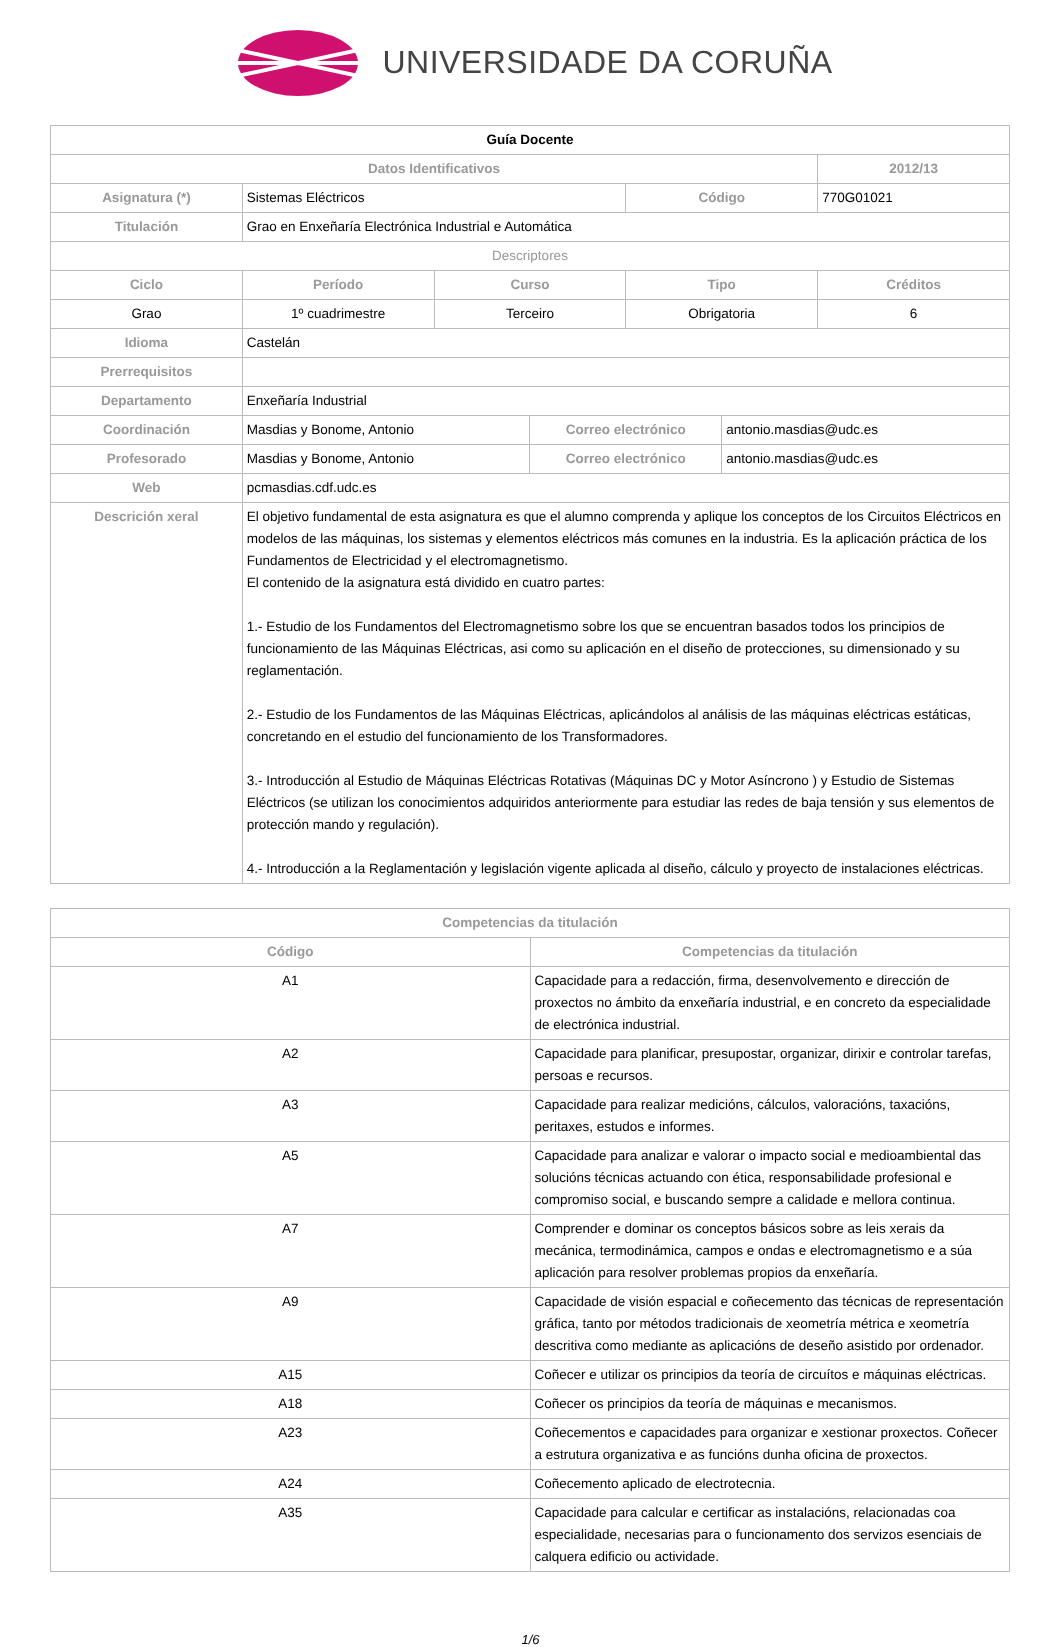UNIVERSIDADE DA CORUÑA
| Guía Docente | | | | | | |
| Datos Identificativos | | | | | | 2012/13 |
| Asignatura (*) | Sistemas Eléctricos | | | Código | | 770G01021 |
| Titulación | Grao en Enxeñaría Electrónica Industrial e Automática | | | | | |
| Descriptores | | | | | | |
| Ciclo | Período | Curso | | Tipo | | Créditos |
| Grao | 1º cuadrimestre | Terceiro | | Obrigatoria | | 6 |
| Idioma | Castelán | | | | | |
| Prerrequisitos | | | | | | |
| Departamento | Enxeñaría Industrial | | | | | |
| Coordinación | Masdias y Bonome, Antonio | | Correo electrónico | | antonio.masdias@udc.es | |
| Profesorado | Masdias y Bonome, Antonio | | Correo electrónico | | antonio.masdias@udc.es | |
| Web | pcmasdias.cdf.udc.es | | | | | |
| Descrición xeral | El objetivo fundamental de esta asignatura es que el alumno comprenda y aplique los conceptos de los Circuitos Eléctricos en modelos de las máquinas, los sistemas y elementos eléctricos más comunes en la industria. Es la aplicación práctica de los Fundamentos de Electricidad y el electromagnetismo. El contenido de la asignatura está dividido en cuatro partes: 1.- Estudio de los Fundamentos del Electromagnetismo sobre los que se encuentran basados todos los principios de funcionamiento de las Máquinas Eléctricas, asi como su aplicación en el diseño de protecciones, su dimensionado y su reglamentación. 2.- Estudio de los Fundamentos de las Máquinas Eléctricas, aplicándolos al análisis de las máquinas eléctricas estáticas, concretando en el estudio del funcionamiento de los Transformadores. 3.- Introducción al Estudio de Máquinas Eléctricas Rotativas (Máquinas DC y Motor Asíncrono ) y Estudio de Sistemas Eléctricos (se utilizan los conocimientos adquiridos anteriormente para estudiar las redes de baja tensión y sus elementos de protección mando y regulación). 4.- Introducción a la Reglamentación y legislación vigente aplicada al diseño, cálculo y proyecto de instalaciones eléctricas. | | | | | |
| Competencias da titulación | |
| --- | --- |
| Código | Competencias da titulación |
| A1 | Capacidade para a redacción, firma, desenvolvemento e dirección de proxectos no ámbito da enxeñaría industrial, e en concreto da especialidade de electrónica industrial. |
| A2 | Capacidade para planificar, presupostar, organizar, dirixir e controlar tarefas, persoas e recursos. |
| A3 | Capacidade para realizar medicións, cálculos, valoracións, taxacións, peritaxes, estudos e informes. |
| A5 | Capacidade para analizar e valorar o impacto social e medioambiental das solucións técnicas actuando con ética, responsabilidade profesional e compromiso social, e buscando sempre a calidade e mellora continua. |
| A7 | Comprender e dominar os conceptos básicos sobre as leis xerais da mecánica, termodinámica, campos e ondas e electromagnetismo e a súa aplicación para resolver problemas propios da enxeñaría. |
| A9 | Capacidade de visión espacial e coñecemento das técnicas de representación gráfica, tanto por métodos tradicionais de xeometría métrica e xeometría descritiva como mediante as aplicacións de deseño asistido por ordenador. |
| A15 | Coñecer e utilizar os principios da teoría de circuítos e máquinas eléctricas. |
| A18 | Coñecer os principios da teoría de máquinas e mecanismos. |
| A23 | Coñecementos e capacidades para organizar e xestionar proxectos. Coñecer a estrutura organizativa e as funcións dunha oficina de proxectos. |
| A24 | Coñecemento aplicado de electrotecnia. |
| A35 | Capacidade para calcular e certificar as instalacións, relacionadas coa especialidade, necesarias para o funcionamento dos servizos esenciais de calquera edificio ou actividade. |
1/6